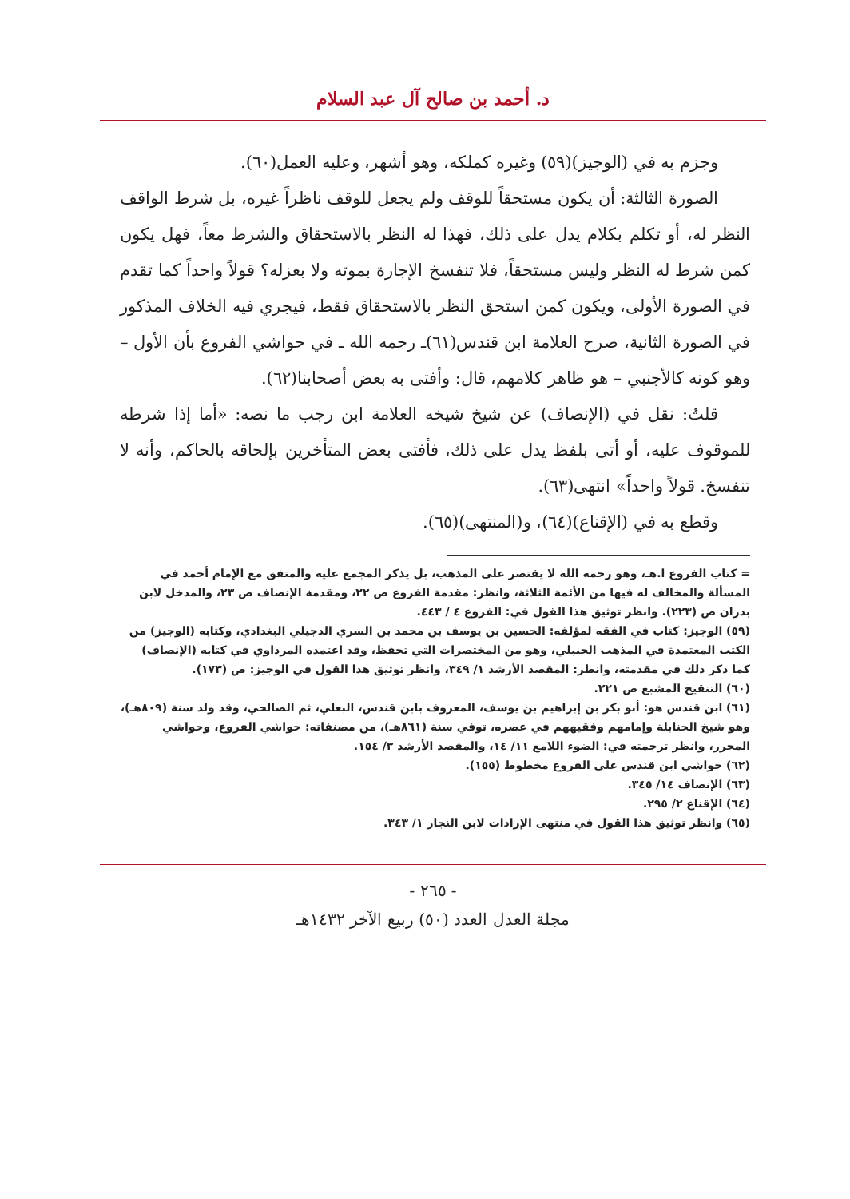د. أحمد بن صالح آل عبد السلام
وجزم به في (الوجيز)(٥٩) وغيره كملكه، وهو أشهر، وعليه العمل(٦٠).
الصورة الثالثة: أن يكون مستحقاً للوقف ولم يجعل للوقف ناظراً غيره، بل شرط الواقف النظر له، أو تكلم بكلام يدل على ذلك، فهذا له النظر بالاستحقاق والشرط معاً، فهل يكون كمن شرط له النظر وليس مستحقاً، فلا تنفسخ الإجارة بموته ولا بعزله؟ قولاً واحداً كما تقدم في الصورة الأولى، ويكون كمن استحق النظر بالاستحقاق فقط، فيجري فيه الخلاف المذكور في الصورة الثانية، صرح العلامة ابن قندس(٦١)ـ رحمه الله ـ في حواشي الفروع بأن الأول –وهو كونه كالأجنبي – هو ظاهر كلامهم، قال: وأفتى به بعض أصحابنا(٦٢).
قلتُ: نقل في (الإنصاف) عن شيخ شيخه العلامة ابن رجب ما نصه: «أما إذا شرطه للموقوف عليه، أو أتى بلفظ يدل على ذلك، فأفتى بعض المتأخرين بإلحاقه بالحاكم، وأنه لا تنفسخ. قولاً واحداً» انتهى(٦٣).
وقطع به في (الإقناع)(٦٤)، و(المنتهى)(٦٥).
= كتاب الفروع ا.هـ، وهو رحمه الله لا يقتصر على المذهب، بل يذكر المجمع عليه والمتفق مع الإمام أحمد في المسألة والمخالف له فيها من الأئمة الثلاثة، وانظر: مقدمة الفروع ص ٢٢، ومقدمة الإنصاف ص ٢٣، والمدخل لابن بدران ص (٢٢٣). وانظر توثيق هذا القول في: الفروع ٤ / ٤٤٣.
(٥٩) الوجيز: كتاب في الفقه لمؤلفه: الحسين بن يوسف بن محمد بن السري الدجيلي البغدادي، وكتابه (الوجيز) من الكتب المعتمدة في المذهب الحنبلي، وهو من المختصرات التي تحفظ، وقد اعتمده المرداوي في كتابه (الإنصاف) كما ذكر ذلك في مقدمته، وانظر: المقصد الأرشد ١/ ٣٤٩، وانظر توثيق هذا القول في الوجيز: ص (١٧٣).
(٦٠) التنقيح المشبع ص ٢٢١.
(٦١) ابن قندس هو: أبو بكر بن إبراهيم بن يوسف، المعروف بابن قندس، البعلي، ثم الصالحي، وقد ولد سنة (٨٠٩هـ)، وهو شيخ الحنابلة وإمامهم وفقيههم في عصره، توفي سنة (٨٦١هـ)، من مصنفاته: حواشي الفروع، وحواشي المحرر، وانظر ترجمته في: الضوء اللامع ١١/ ١٤، والمقصد الأرشد ٣/ ١٥٤.
(٦٢) حواشي ابن قندس على الفروع مخطوط (١٥٥).
(٦٣) الإنصاف ١٤/ ٣٤٥.
(٦٤) الإقناع ٢/ ٢٩٥.
(٦٥) وانظر توثيق هذا القول في منتهى الإرادات لابن النجار ١/ ٣٤٣.
- ٢٦٥ -
مجلة العدل العدد (٥٠) ربيع الآخر ١٤٣٢هـ